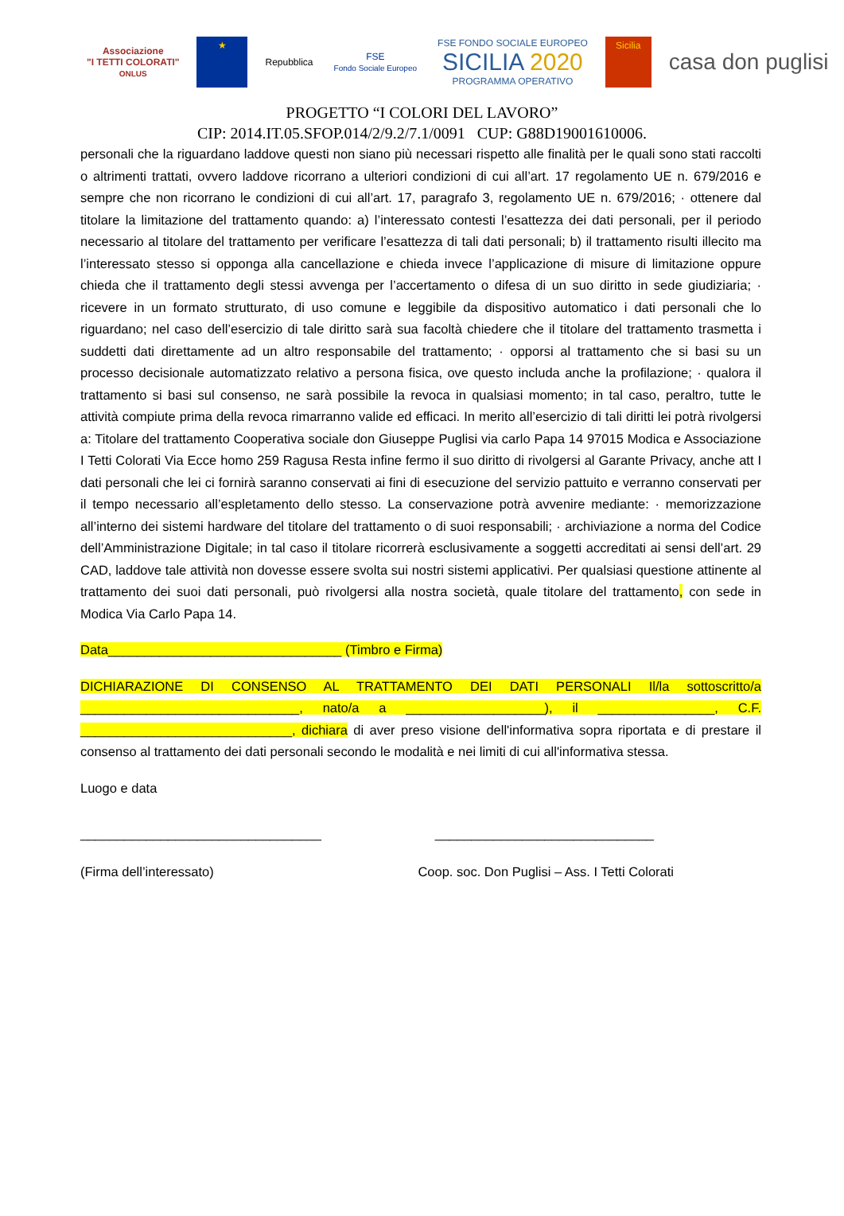Associazione
"I TETTI COLORATI"
ONLUS
★
Repubblica
FSE
Fondo Sociale Europeo
FSE FONDO SOCIALE EUROPEO
SICILIA 2020
PROGRAMMA OPERATIVO
Sicilia
casa don puglisi
PROGETTO “I COLORI DEL LAVORO”
CIP: 2014.IT.05.SFOP.014/2/9.2/7.1/0091 CUP: G88D19001610006.
personali che la riguardano laddove questi non siano più necessari rispetto alle finalità per le quali sono stati raccolti o altrimenti trattati, ovvero laddove ricorrano a ulteriori condizioni di cui all’art. 17 regolamento UE n. 679/2016 e sempre che non ricorrano le condizioni di cui all’art. 17, paragrafo 3, regolamento UE n. 679/2016; · ottenere dal titolare la limitazione del trattamento quando: a) l’interessato contesti l’esattezza dei dati personali, per il periodo necessario al titolare del trattamento per verificare l’esattezza di tali dati personali; b) il trattamento risulti illecito ma l’interessato stesso si opponga alla cancellazione e chieda invece l’applicazione di misure di limitazione oppure chieda che il trattamento degli stessi avvenga per l’accertamento o difesa di un suo diritto in sede giudiziaria; · ricevere in un formato strutturato, di uso comune e leggibile da dispositivo automatico i dati personali che lo riguardano; nel caso dell’esercizio di tale diritto sarà sua facoltà chiedere che il titolare del trattamento trasmetta i suddetti dati direttamente ad un altro responsabile del trattamento; · opporsi al trattamento che si basi su un processo decisionale automatizzato relativo a persona fisica, ove questo includa anche la profilazione; · qualora il trattamento si basi sul consenso, ne sarà possibile la revoca in qualsiasi momento; in tal caso, peraltro, tutte le attività compiute prima della revoca rimarranno valide ed efficaci. In merito all’esercizio di tali diritti lei potrà rivolgersi a: Titolare del trattamento Cooperativa sociale don Giuseppe Puglisi via carlo Papa 14 97015 Modica e Associazione I Tetti Colorati Via Ecce homo 259 Ragusa Resta infine fermo il suo diritto di rivolgersi al Garante Privacy, anche att I dati personali che lei ci fornirà saranno conservati ai fini di esecuzione del servizio pattuito e verranno conservati per il tempo necessario all’espletamento dello stesso. La conservazione potrà avvenire mediante: · memorizzazione all’interno dei sistemi hardware del titolare del trattamento o di suoi responsabili; · archiviazione a norma del Codice dell’Amministrazione Digitale; in tal caso il titolare ricorrerà esclusivamente a soggetti accreditati ai sensi dell’art. 29 CAD, laddove tale attività non dovesse essere svolta sui nostri sistemi applicativi. Per qualsiasi questione attinente al trattamento dei suoi dati personali, può rivolgersi alla nostra società, quale titolare del trattamento, con sede in Modica Via Carlo Papa 14.
Data________________________________ (Timbro e Firma)
DICHIARAZIONE DI CONSENSO AL TRATTAMENTO DEI DATI PERSONALI Il/la sottoscritto/a ______________________________, nato/a a ___________________), il ________________, C.F. _____________________________, dichiara di aver preso visione dell'informativa sopra riportata e di prestare il consenso al trattamento dei dati personali secondo le modalità e nei limiti di cui all'informativa stessa.
Luogo e data
_________________________________ ______________________________
(Firma dell’interessato) Coop. soc. Don Puglisi – Ass. I Tetti Colorati